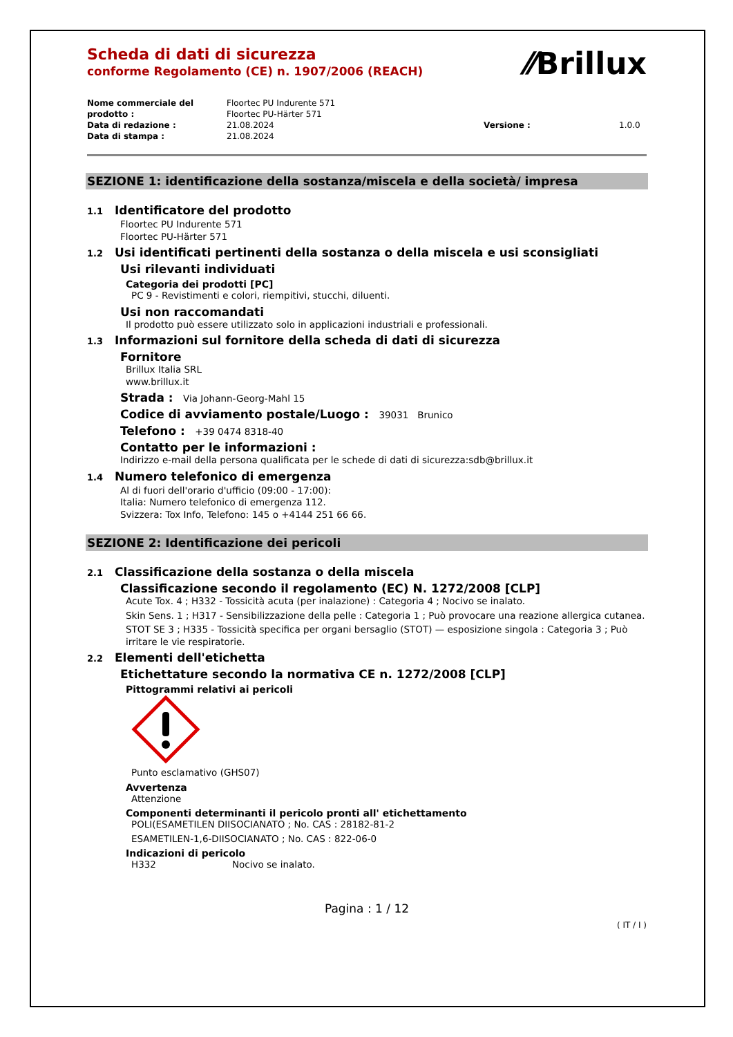⁄⁄Brillux
Scheda di dati di sicurezza
conforme Regolamento (CE) n. 1907/2006 (REACH)
Nome commerciale del prodotto : Floortec PU Indurente 571
Floortec PU-Härter 571 Data di redazione : 21.08.2024 Versione : 1.0.0 Data di stampa : 21.08.2024
SEZIONE 1: identificazione della sostanza/miscela e della società/ impresa
1.1 Identificatore del prodotto
Floortec PU Indurente 571
Floortec PU-Härter 571
1.2 Usi identificati pertinenti della sostanza o della miscela e usi sconsigliati
Usi rilevanti individuati
Categoria dei prodotti [PC]
PC 9 - Revistimenti e colori, riempitivi, stucchi, diluenti.
Usi non raccomandati
Il prodotto può essere utilizzato solo in applicazioni industriali e professionali.
1.3 Informazioni sul fornitore della scheda di dati di sicurezza
Fornitore
Brillux Italia SRL
www.brillux.it
Strada : Via Johann-Georg-Mahl 15
Codice di avviamento postale/Luogo : 39031 Brunico
Telefono : +39 0474 8318-40
Contatto per le informazioni :
Indirizzo e-mail della persona qualificata per le schede di dati di sicurezza:sdb@brillux.it
1.4 Numero telefonico di emergenza
Al di fuori dell'orario d'ufficio (09:00 - 17:00):
Italia: Numero telefonico di emergenza 112.
Svizzera: Tox Info, Telefono: 145 o +4144 251 66 66.
SEZIONE 2: Identificazione dei pericoli
2.1 Classificazione della sostanza o della miscela
Classificazione secondo il regolamento (EC) N. 1272/2008 [CLP]
Acute Tox. 4 ; H332 - Tossicità acuta (per inalazione) : Categoria 4 ; Nocivo se inalato.
Skin Sens. 1 ; H317 - Sensibilizzazione della pelle : Categoria 1 ; Può provocare una reazione allergica cutanea.
STOT SE 3 ; H335 - Tossicità specifica per organi bersaglio (STOT) — esposizione singola : Categoria 3 ; Può irritare le vie respiratorie.
2.2 Elementi dell'etichetta
Etichettature secondo la normativa CE n. 1272/2008 [CLP]
Pittogrammi relativi ai pericoli
Punto esclamativo (GHS07)
Avvertenza
Attenzione
Componenti determinanti il pericolo pronti all' etichettamento
POLI(ESAMETILEN DIISOCIANATO ; No. CAS : 28182-81-2
ESAMETILEN-1,6-DIISOCIANATO ; No. CAS : 822-06-0
Indicazioni di pericolo
H332 Nocivo se inalato.
Pagina : 1 / 12
( IT / I )